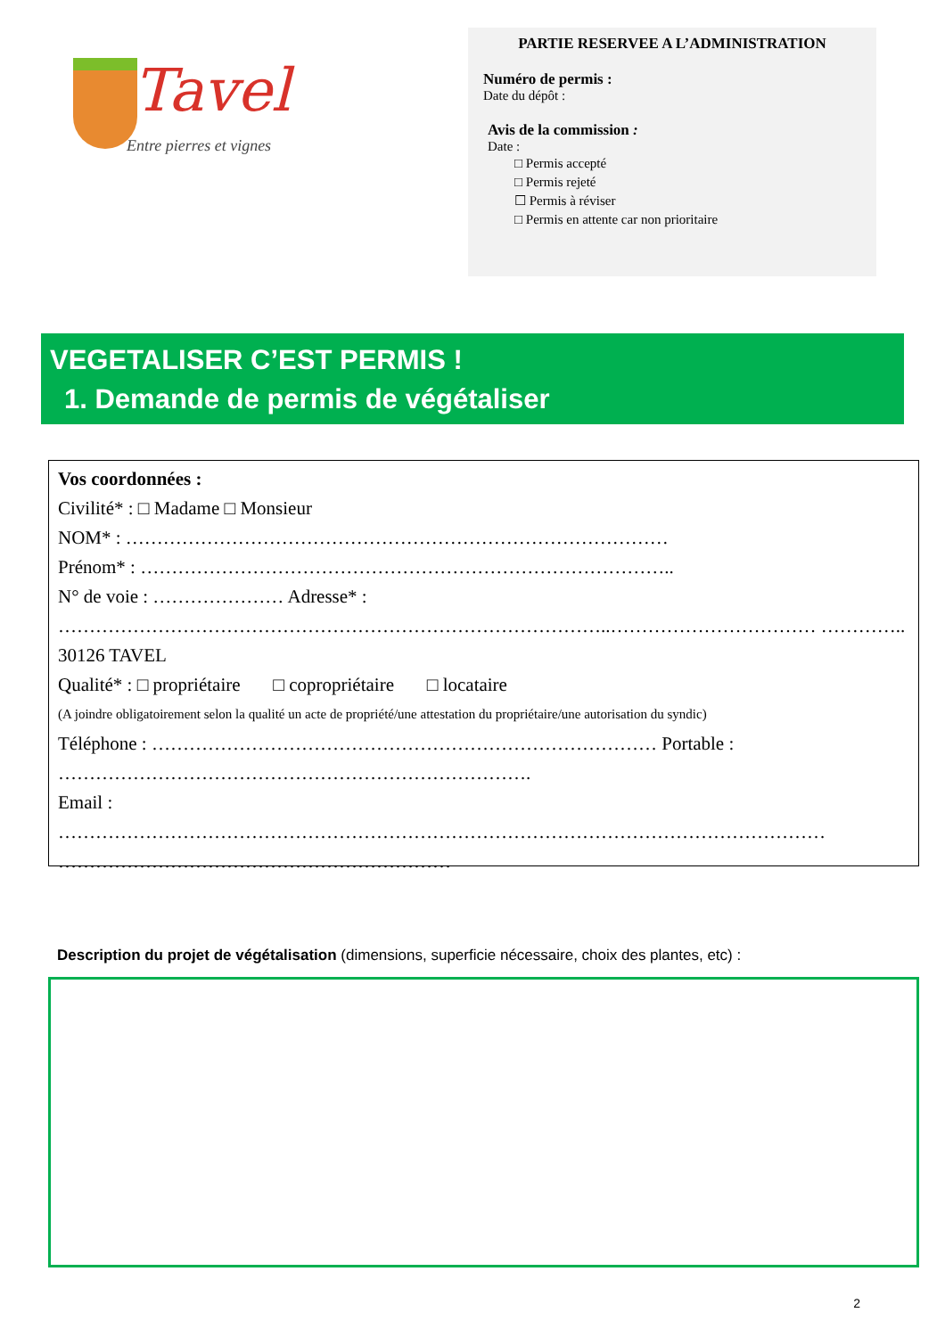Tavel
Entre pierres et vignes
PARTIE RESERVEE A L’ADMINISTRATION
Numéro de permis :
Date du dépôt :
Avis de la commission :
Date :
□ Permis accepté
□ Permis rejeté
☐ Permis à réviser
□ Permis en attente car non prioritaire
VEGETALISER C’EST PERMIS !
1. Demande de permis de végétaliser
Vos coordonnées :
Civilité* : □ Madame □ Monsieur
NOM* : ……………………………………………………………………………
Prénom* : …………………………………………………………………………..
N° de voie : ………………… Adresse* :
……………………………………………………………………………..…………………………… …………..
30126 TAVEL
Qualité* : □ propriétaire □ copropriétaire □ locataire
(A joindre obligatoirement selon la qualité un acte de propriété/une attestation du propriétaire/une autorisation du syndic)
Téléphone : ……………………………………………………………………… Portable : ………………………………………………………………….
Email :
…………………………………………………………………………………………………………… ………………………………………………………
Description du projet de végétalisation (dimensions, superficie nécessaire, choix des plantes, etc) :
2